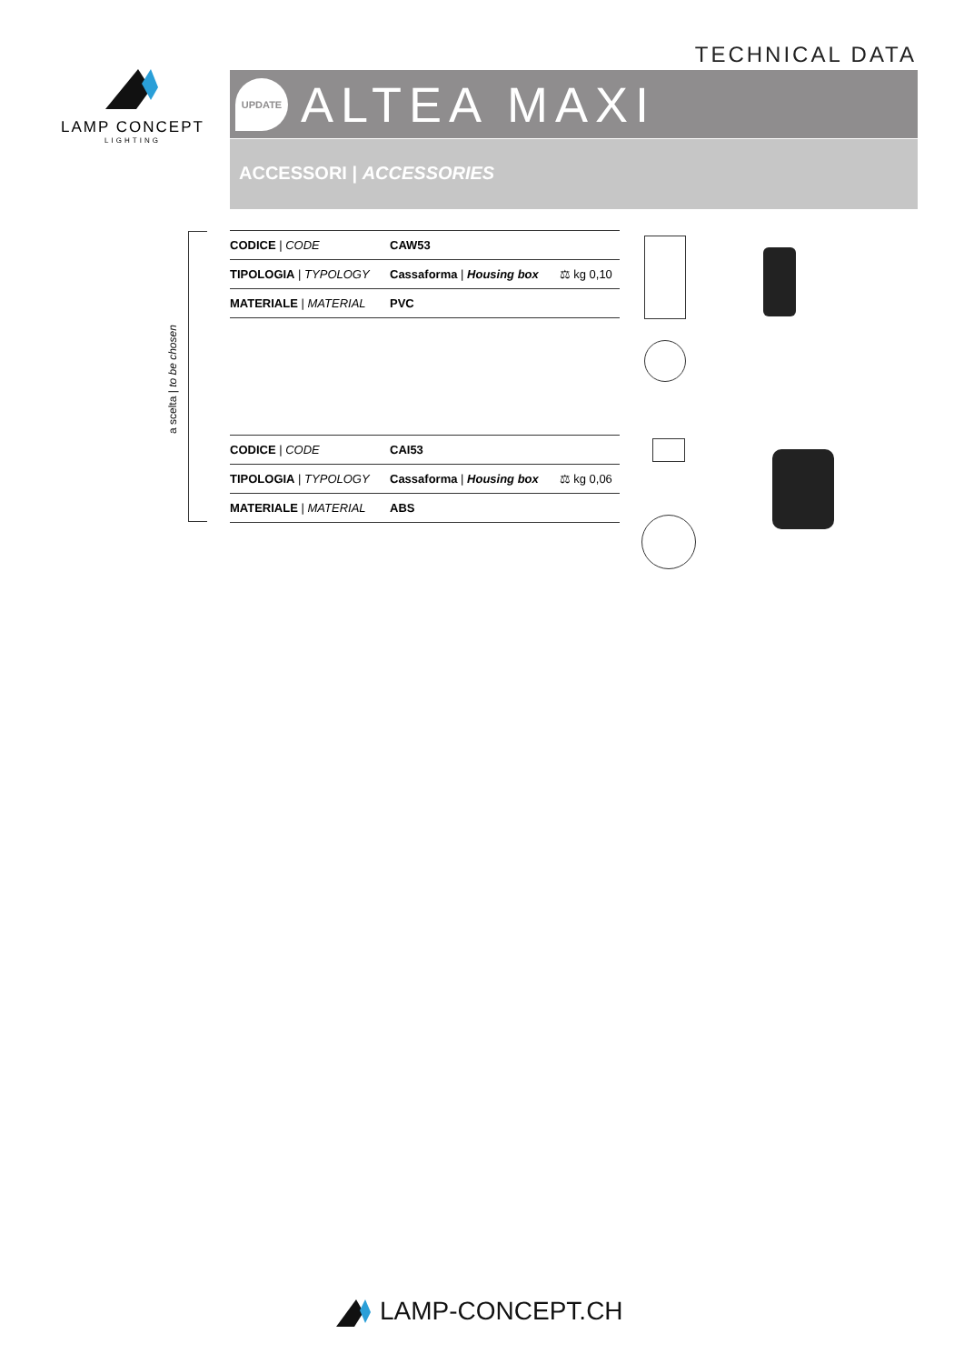TECHNICAL DATA
LAMP CONCEPT
LIGHTING
UPDATE
ALTEA MAXI
ACCESSORI | ACCESSORIES
a scelta | to be chosen
| CODICE / CODE | CAW53 | |
| TIPOLOGIA / TYPOLOGY | Cassaforma / Housing box | ⚖ kg 0,10 |
| MATERIALE / MATERIAL | PVC | |
| CODICE / CODE | CAI53 | |
| TIPOLOGIA / TYPOLOGY | Cassaforma / Housing box | ⚖ kg 0,06 |
| MATERIALE / MATERIAL | ABS | |
LAMP-CONCEPT.CH